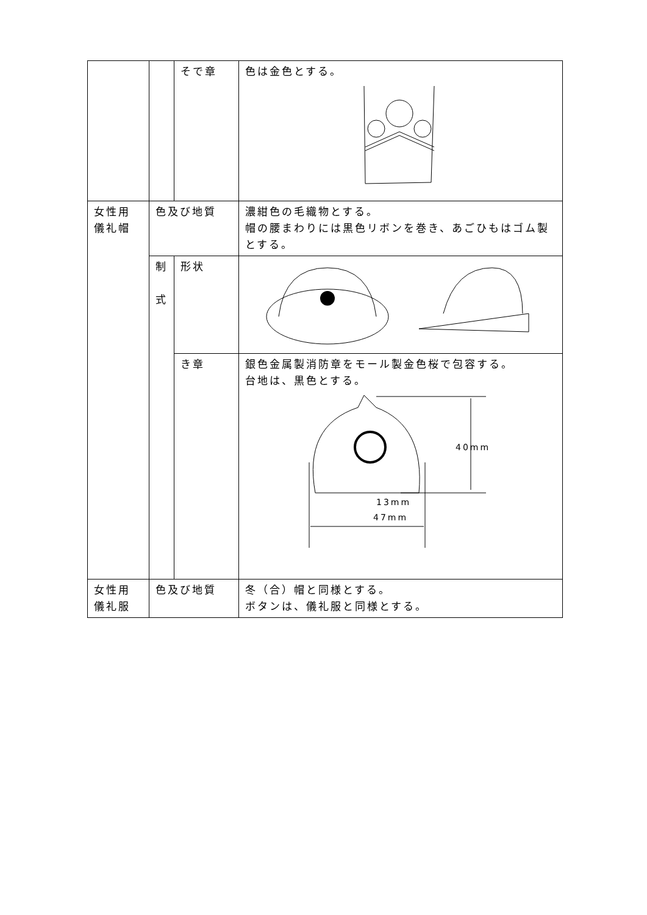| | | そで章 | 色は金色とする。 |
| 女性用 儀礼帽 | 色及び地質 | | 濃紺色の毛織物とする。 帽の腰まわりには黒色リボンを巻き、あごひもはゴム製とする。 |
| | 制 式 | 形状 | |
| | | き章 | 銀色金属製消防章をモール製金色桜で包容する。 台地は、黒色とする。 40mm 13mm 47mm |
| 女性用 儀礼服 | 色及び地質 | | 冬（合）帽と同様とする。 ボタンは、儀礼服と同様とする。 |